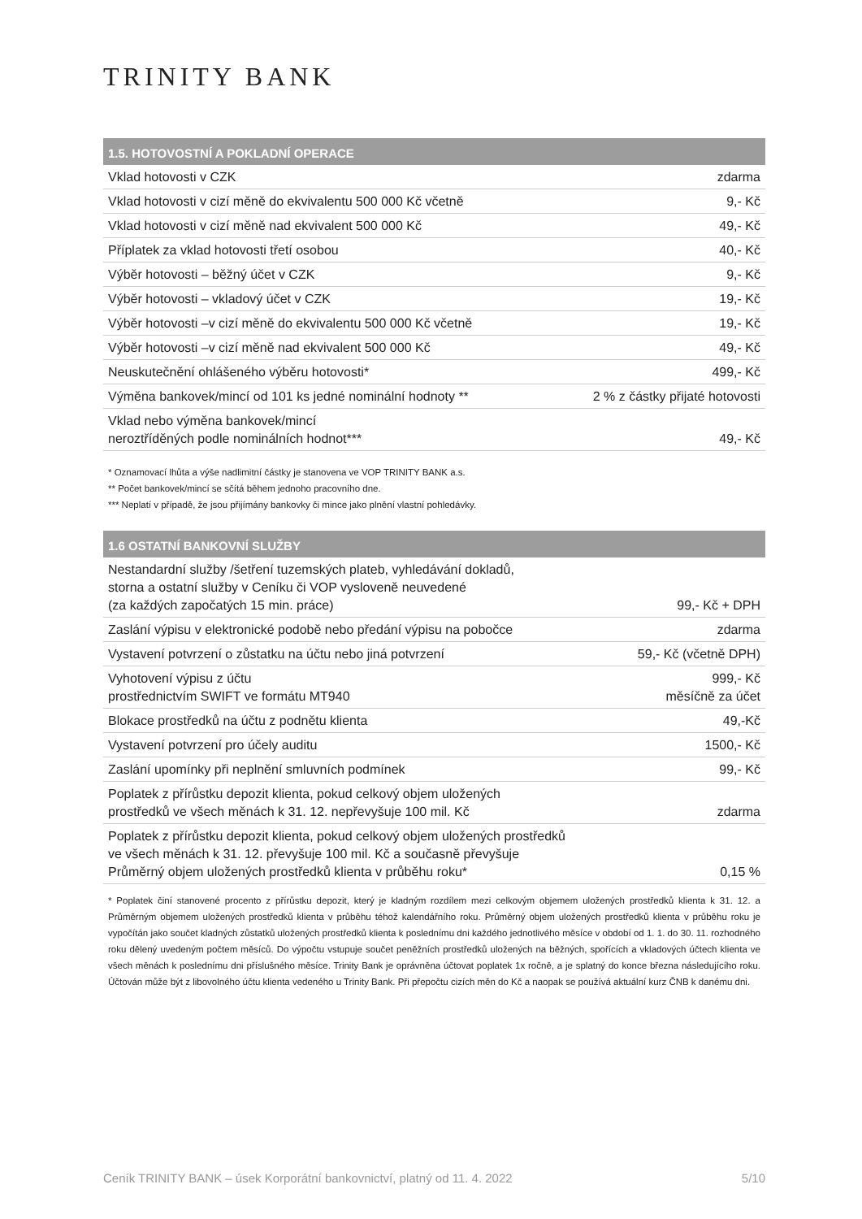TRINITY BANK
| 1.5. HOTOVOSTNÍ A POKLADNÍ OPERACE | |
| --- | --- |
| Vklad hotovosti v CZK | zdarma |
| Vklad hotovosti v cizí měně do ekvivalentu 500 000 Kč včetně | 9,- Kč |
| Vklad hotovosti v cizí měně nad ekvivalent 500 000 Kč | 49,- Kč |
| Příplatek za vklad hotovosti třetí osobou | 40,- Kč |
| Výběr hotovosti – běžný účet v CZK | 9,- Kč |
| Výběr hotovosti – vkladový účet v CZK | 19,- Kč |
| Výběr hotovosti –v cizí měně do ekvivalentu 500 000 Kč včetně | 19,- Kč |
| Výběr hotovosti –v cizí měně nad ekvivalent 500 000 Kč | 49,- Kč |
| Neuskutečnění ohlášeného výběru hotovosti* | 499,- Kč |
| Výměna bankovek/mincí od 101 ks jedné nominální hodnoty ** | 2 % z částky přijaté hotovosti |
| Vklad nebo výměna bankovek/mincí neroztříděných podle nominálních hodnot*** | 49,- Kč |
* Oznamovací lhůta a výše nadlimitní částky je stanovena ve VOP TRINITY BANK a.s.
** Počet bankovek/mincí se sčítá během jednoho pracovního dne.
*** Neplatí v případě, že jsou přijímány bankovky či mince jako plnění vlastní pohledávky.
| 1.6 OSTATNÍ BANKOVNÍ SLUŽBY | |
| --- | --- |
| Nestandardní služby /šetření tuzemských plateb, vyhledávání dokladů, storna a ostatní služby v Ceníku či VOP vysloveně neuvedené (za každých započatých 15 min. práce) | 99,- Kč + DPH |
| Zaslání výpisu v elektronické podobě nebo předání výpisu na pobočce | zdarma |
| Vystavení potvrzení o zůstatku na účtu nebo jiná potvrzení | 59,- Kč (včetně DPH) |
| Vyhotovení výpisu z účtu prostřednictvím SWIFT ve formátu MT940 | 999,- Kč měsíčně za účet |
| Blokace prostředků na účtu z podnětu klienta | 49,-Kč |
| Vystavení potvrzení pro účely auditu | 1500,- Kč |
| Zaslání upomínky při neplnění smluvních podmínek | 99,- Kč |
| Poplatek z přírůstku depozit klienta, pokud celkový objem uložených prostředků ve všech měnách k 31. 12. nepřevyšuje 100 mil. Kč | zdarma |
| Poplatek z přírůstku depozit klienta, pokud celkový objem uložených prostředků ve všech měnách k 31. 12. převyšuje 100 mil. Kč a současně převyšuje Průměrný objem uložených prostředků klienta v průběhu roku* | 0,15 % |
* Poplatek činí stanovené procento z přírůstku depozit, který je kladným rozdílem mezi celkovým objemem uložených prostředků klienta k 31. 12. a Průměrným objemem uložených prostředků klienta v průběhu téhož kalendářního roku. Průměrný objem uložených prostředků klienta v průběhu roku je vypočítán jako součet kladných zůstatků uložených prostředků klienta k poslednímu dni každého jednotlivého měsíce v období od 1. 1. do 30. 11. rozhodného roku dělený uvedeným počtem měsíců. Do výpočtu vstupuje součet peněžních prostředků uložených na běžných, spořících a vkladových účtech klienta ve všech měnách k poslednímu dni příslušného měsíce. Trinity Bank je oprávněna účtovat poplatek 1x ročně, a je splatný do konce března následujícího roku. Účtován může být z libovolného účtu klienta vedeného u Trinity Bank. Při přepočtu cizích měn do Kč a naopak se používá aktuální kurz ČNB k danému dni.
Ceník TRINITY BANK – úsek Korporátní bankovnictví, platný od 11. 4. 2022 5/10